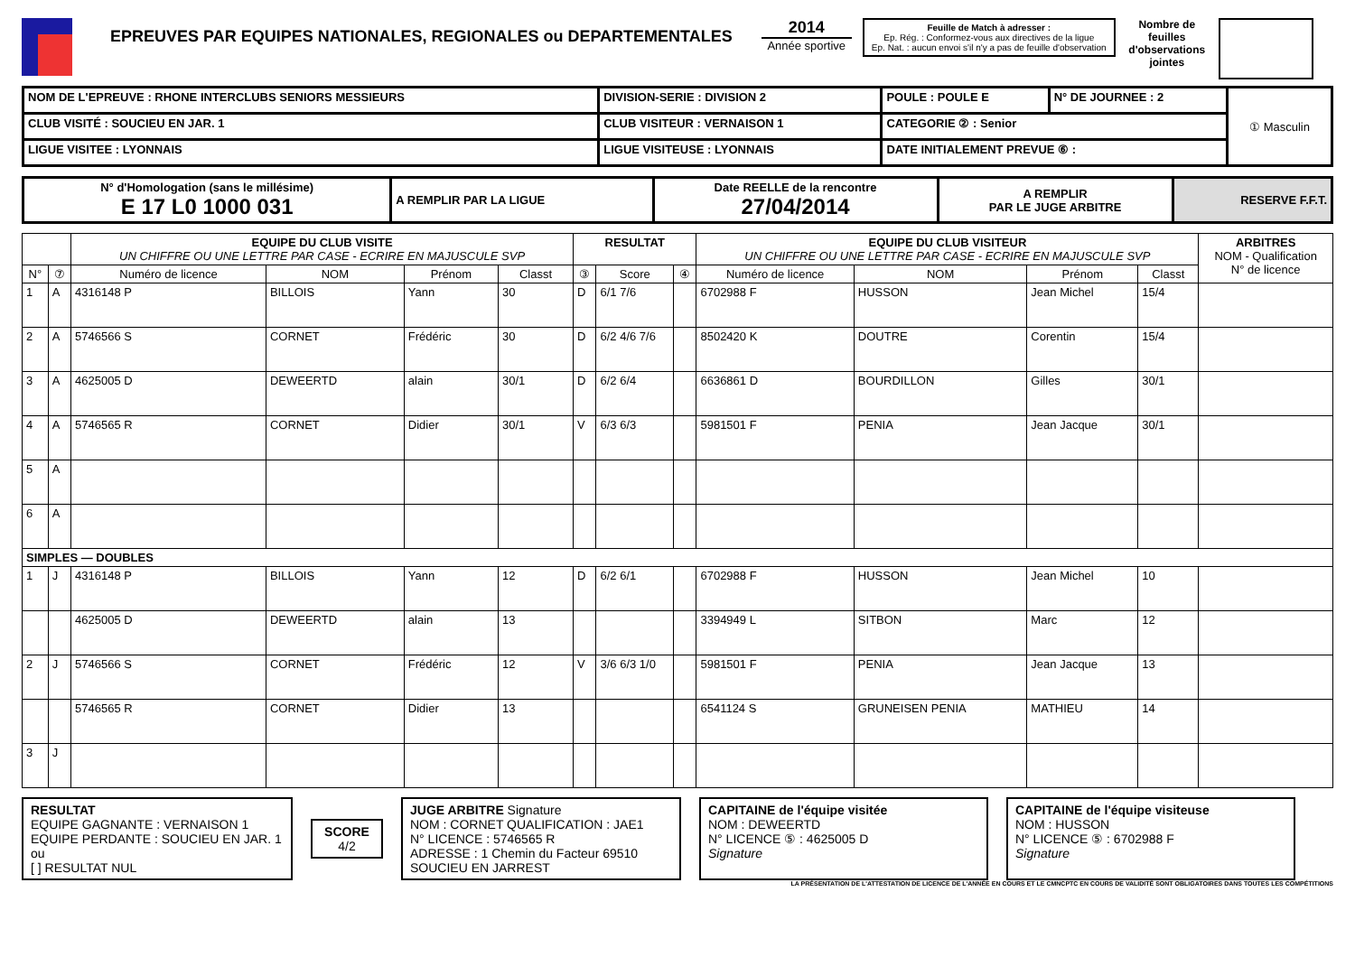EPREUVES PAR EQUIPES NATIONALES, REGIONALES ou DEPARTEMENTALES
2014
Année sportive
Feuille de Match à adresser :
Ep. Rég. : Conformez-vous aux directives de la ligue
Ep. Nat. : aucun envoi s'il n'y a pas de feuille d'observation
Nombre de feuilles d'observations jointes
| NOM DE L'EPREUVE : RHONE INTERCLUBS SENIORS MESSIEURS | DIVISION-SERIE : DIVISION 2 | POULE : POULE E | N° DE JOURNEE : 2 | ① Masculin |
| CLUB VISITÉ : SOUCIEU EN JAR. 1 | CLUB VISITEUR : VERNAISON 1 | CATEGORIE ② : Senior | | |
| LIGUE VISITEE : LYONNAIS | LIGUE VISITEUSE : LYONNAIS | DATE INITIALEMENT PREVUE ⑥ : | | |
| N° d'Homologation (sans le millésime) E 17 L0 1000 031 | A REMPLIR PAR LA LIGUE | Date REELLE de la rencontre 27/04/2014 | A REMPLIR PAR LE JUGE ARBITRE | RESERVE F.F.T. |
| | | EQUIPE DU CLUB VISITE UN CHIFFRE OU UNE LETTRE PAR CASE - ECRIRE EN MAJUSCULE SVP | | | | RESULTAT | | | EQUIPE DU CLUB VISITEUR UN CHIFFRE OU UNE LETTRE PAR CASE - ECRIRE EN MAJUSCULE SVP | | | | ARBITRES NOM - Qualification N° de licence |
| --- | --- | --- | --- | --- | --- | --- | --- | --- | --- | --- | --- | --- | --- |
| N° | ⑦ | Numéro de licence | NOM | Prénom | Classt | ③ | Score | ④ | Numéro de licence | NOM | Prénom | Classt | |
| 1 | A | 4316148 P | BILLOIS | Yann | 30 | D | 6/1 7/6 | | 6702988 F | HUSSON | Jean Michel | 15/4 | |
| 2 | A | 5746566 S | CORNET | Frédéric | 30 | D | 6/2 4/6 7/6 | | 8502420 K | DOUTRE | Corentin | 15/4 | |
| 3 | A | 4625005 D | DEWEERTD | alain | 30/1 | D | 6/2 6/4 | | 6636861 D | BOURDILLON | Gilles | 30/1 | |
| 4 | A | 5746565 R | CORNET | Didier | 30/1 | V | 6/3 6/3 | | 5981501 F | PENIA | Jean Jacque | 30/1 | |
| 5 | A | | | | | | | | | | | | |
| 6 | A | | | | | | | | | | | | |
| SIMPLES — DOUBLES | | | | | | | | | | | | | |
| 1 | J | 4316148 P | BILLOIS | Yann | 12 | D | 6/2 6/1 | | 6702988 F | HUSSON | Jean Michel | 10 | |
| | | 4625005 D | DEWEERTD | alain | 13 | | | | 3394949 L | SITBON | Marc | 12 | |
| 2 | J | 5746566 S | CORNET | Frédéric | 12 | V | 3/6 6/3 1/0 | | 5981501 F | PENIA | Jean Jacque | 13 | |
| | | 5746565 R | CORNET | Didier | 13 | | | | 6541124 S | GRUNEISEN PENIA | MATHIEU | 14 | |
| 3 | J | | | | | | | | | | | | |
RESULTAT
EQUIPE GAGNANTE : VERNAISON 1
EQUIPE PERDANTE : SOUCIEU EN JAR. 1
ou
[ ] RESULTAT NUL
SCORE
4/2
JUGE ARBITRE Signature
NOM : CORNET QUALIFICATION : JAE1
N° LICENCE : 5746565 R
ADRESSE : 1 Chemin du Facteur 69510 SOUCIEU EN JARREST
CAPITAINE de l'équipe visitée
NOM : DEWEERTD
N° LICENCE ⑤ : 4625005 D
Signature
CAPITAINE de l'équipe visiteuse
NOM : HUSSON
N° LICENCE ⑤ : 6702988 F
Signature
LA PRÉSENTATION DE L'ATTESTATION DE LICENCE DE L'ANNÉE EN COURS ET LE CMNCPTC EN COURS DE VALIDITÉ SONT OBLIGATOIRES DANS TOUTES LES COMPÉTITIONS